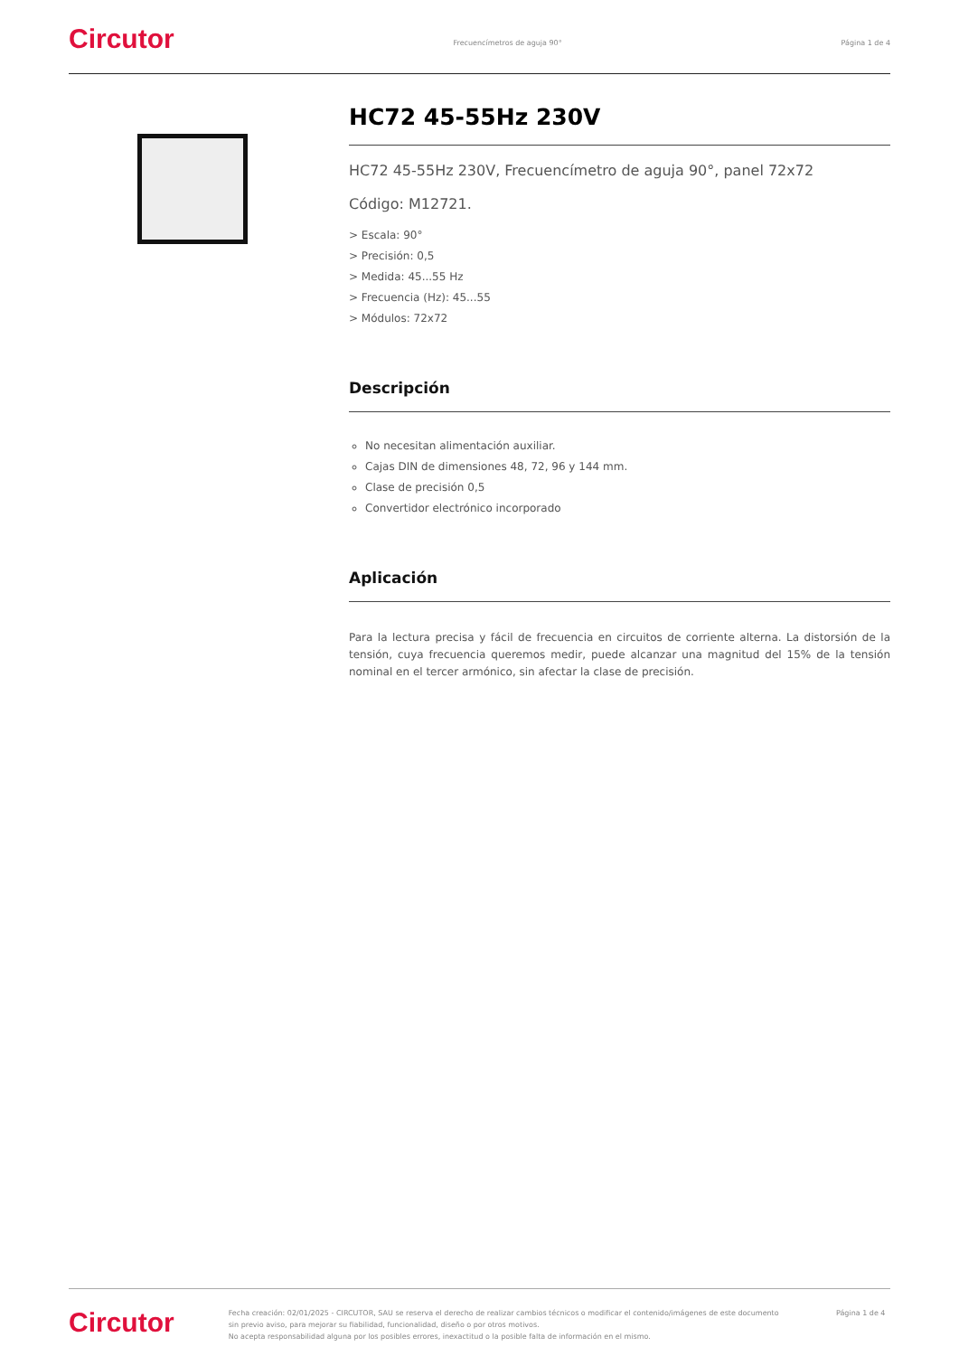Circutor
Frecuencímetros de aguja 90° Página 1 de 4
HC72 45-55Hz 230V
HC72 45-55Hz 230V, Frecuencímetro de aguja 90°, panel 72x72
Código: M12721.
> Escala: 90°
> Precisión: 0,5
> Medida: 45...55 Hz
> Frecuencia (Hz): 45...55
> Módulos: 72x72
Descripción
No necesitan alimentación auxiliar.
Cajas DIN de dimensiones 48, 72, 96 y 144 mm.
Clase de precisión 0,5
Convertidor electrónico incorporado
Aplicación
Para la lectura precisa y fácil de frecuencia en circuitos de corriente alterna. La distorsión de la tensión, cuya frecuencia queremos medir, puede alcanzar una magnitud del 15% de la tensión nominal en el tercer armónico, sin afectar la clase de precisión.
Circutor
Fecha creación: 02/01/2025 - CIRCUTOR, SAU se reserva el derecho de realizar cambios técnicos o modificar el contenido/imágenes de este documento sin previo aviso, para mejorar su fiabilidad, funcionalidad, diseño o por otros motivos.
No acepta responsabilidad alguna por los posibles errores, inexactitud o la posible falta de información en el mismo.
Página 1 de 4